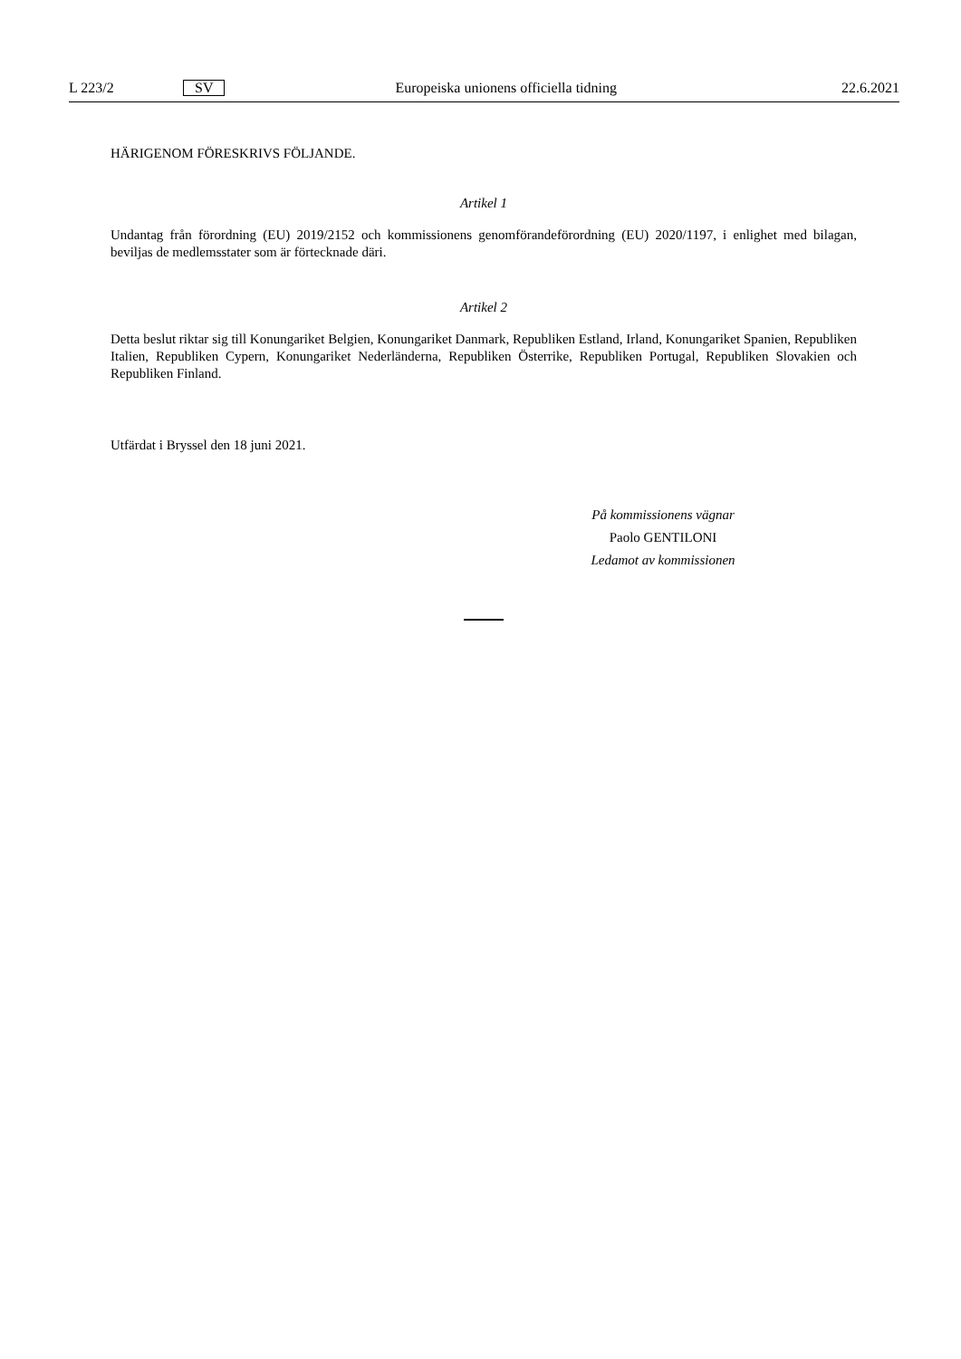L 223/2 SV Europeiska unionens officiella tidning 22.6.2021
HÄRIGENOM FÖRESKRIVS FÖLJANDE.
Artikel 1
Undantag från förordning (EU) 2019/2152 och kommissionens genomförandeförordning (EU) 2020/1197, i enlighet med bilagan, beviljas de medlemsstater som är förtecknade däri.
Artikel 2
Detta beslut riktar sig till Konungariket Belgien, Konungariket Danmark, Republiken Estland, Irland, Konungariket Spanien, Republiken Italien, Republiken Cypern, Konungariket Nederländerna, Republiken Österrike, Republiken Portugal, Republiken Slovakien och Republiken Finland.
Utfärdat i Bryssel den 18 juni 2021.
På kommissionens vägnar
Paolo GENTILONI
Ledamot av kommissionen